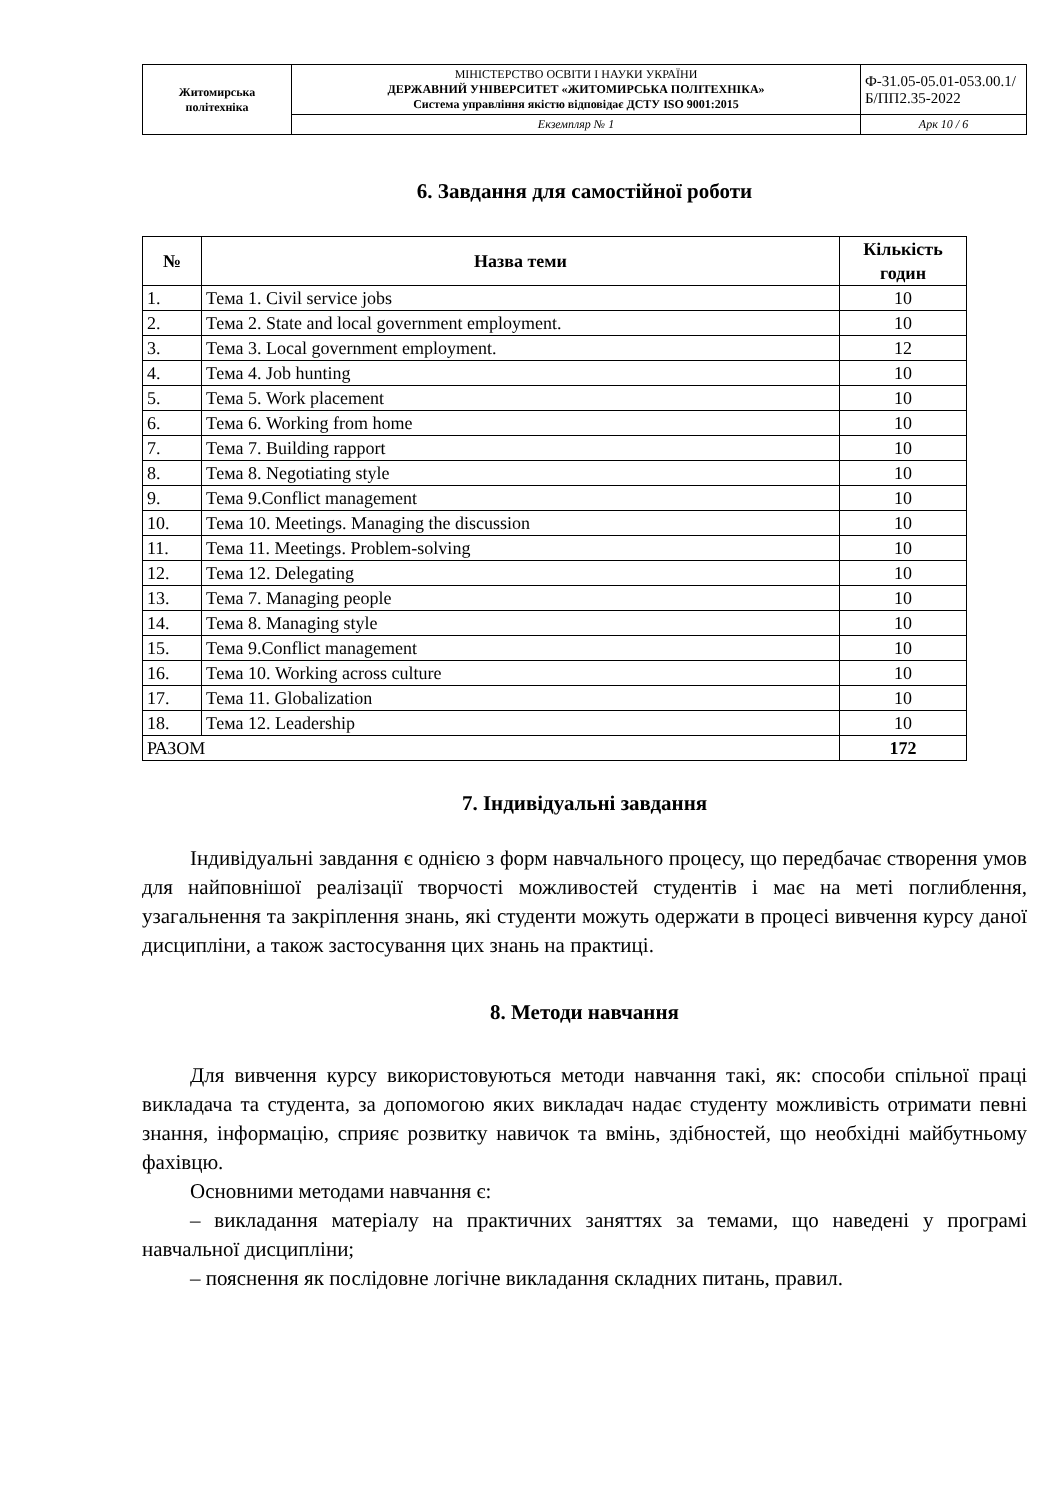| Житомирська політехніка | МІНІСТЕРСТВО ОСВІТИ І НАУКИ УКРАЇНИ ДЕРЖАВНИЙ УНІВЕРСИТЕТ «ЖИТОМИРСЬКА ПОЛІТЕХНІКА» Система управління якістю відповідає ДСТУ ISO 9001:2015 | Ф-31.05-05.01-053.00.1/Б/ПП2.35-2022 |
| | Екземпляр № 1 | Арк 10 / 6 |
6. Завдання для самостійної роботи
| № | Назва теми | Кількість годин |
| --- | --- | --- |
| 1. | Тема 1. Civil service jobs | 10 |
| 2. | Тема 2. State and local government employment. | 10 |
| 3. | Тема 3. Local government employment. | 12 |
| 4. | Тема 4. Job hunting | 10 |
| 5. | Тема 5. Work placement | 10 |
| 6. | Тема 6. Working from home | 10 |
| 7. | Тема 7. Building rapport | 10 |
| 8. | Тема 8. Negotiating style | 10 |
| 9. | Тема 9.Conflict management | 10 |
| 10. | Тема 10. Meetings. Managing the discussion | 10 |
| 11. | Тема 11. Meetings. Problem-solving | 10 |
| 12. | Тема 12. Delegating | 10 |
| 13. | Тема 7. Managing people | 10 |
| 14. | Тема 8. Managing style | 10 |
| 15. | Тема 9.Conflict management | 10 |
| 16. | Тема 10. Working across culture | 10 |
| 17. | Тема 11. Globalization | 10 |
| 18. | Тема 12. Leadership | 10 |
| РАЗОМ | | 172 |
7. Індивідуальні завдання
Індивідуальні завдання є однією з форм навчального процесу, що передбачає створення умов для найповнішої реалізації творчості можливостей студентів і має на меті поглиблення, узагальнення та закріплення знань, які студенти можуть одержати в процесі вивчення курсу даної дисципліни, а також застосування цих знань на практиці.
8. Методи навчання
Для вивчення курсу використовуються методи навчання такі, як: способи спільної праці викладача та студента, за допомогою яких викладач надає студенту можливість отримати певні знання, інформацію, сприяє розвитку навичок та вмінь, здібностей, що необхідні майбутньому фахівцю.
Основними методами навчання є:
– викладання матеріалу на практичних заняттях за темами, що наведені у програмі навчальної дисципліни;
– пояснення як послідовне логічне викладання складних питань, правил.